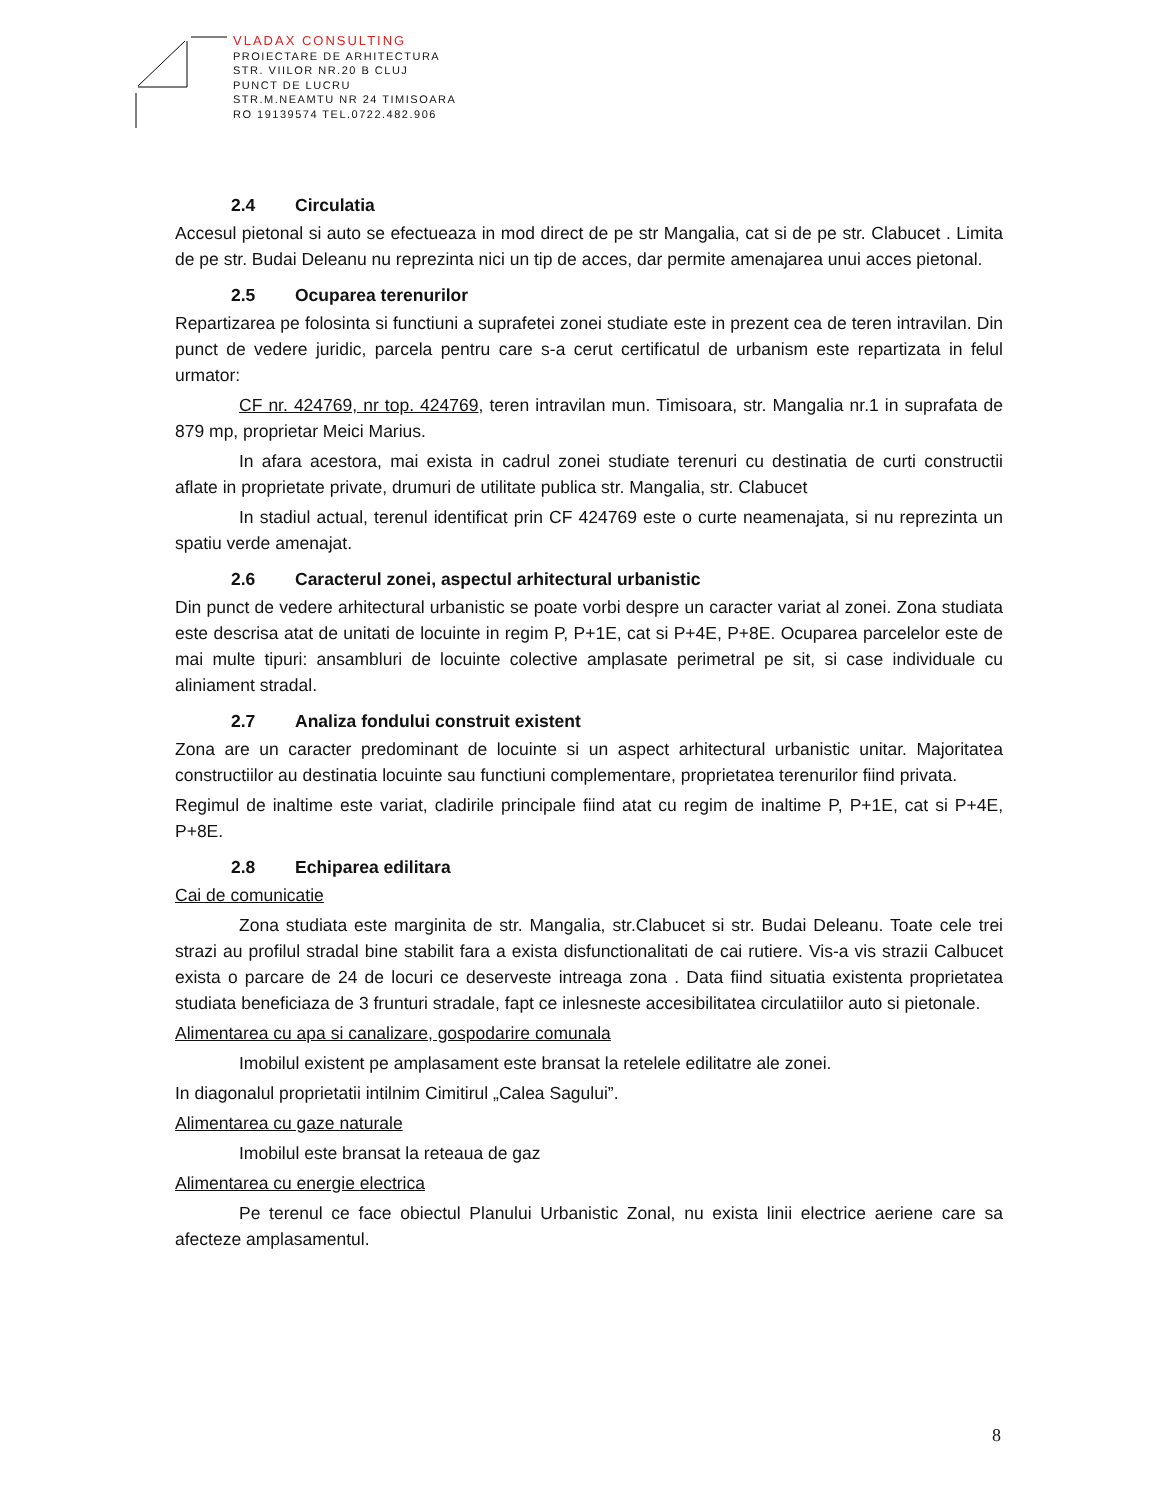VLADAX CONSULTING
PROIECTARE DE ARHITECTURA
STR. VIILOR NR.20 B CLUJ
PUNCT DE LUCRU
STR.M.NEAMTU NR 24 TIMISOARA
RO 19139574 TEL.0722.482.906
2.4 Circulatia
Accesul pietonal si auto se efectueaza in mod direct de pe str Mangalia, cat si de pe str. Clabucet . Limita de pe str. Budai Deleanu nu reprezinta nici un tip de acces, dar permite amenajarea unui acces pietonal.
2.5 Ocuparea terenurilor
Repartizarea pe folosinta si functiuni a suprafetei zonei studiate este in prezent cea de teren intravilan. Din punct de vedere juridic, parcela pentru care s-a cerut certificatul de urbanism este repartizata in felul urmator:
CF nr. 424769, nr top. 424769, teren intravilan mun. Timisoara, str. Mangalia nr.1 in suprafata de 879 mp, proprietar Meici Marius.
In afara acestora, mai exista in cadrul zonei studiate terenuri cu destinatia de curti constructii aflate in proprietate private, drumuri de utilitate publica str. Mangalia, str. Clabucet
In stadiul actual, terenul identificat prin CF 424769 este o curte neamenajata, si nu reprezinta un spatiu verde amenajat.
2.6 Caracterul zonei, aspectul arhitectural urbanistic
Din punct de vedere arhitectural urbanistic se poate vorbi despre un caracter variat al zonei. Zona studiata este descrisa atat de unitati de locuinte in regim P, P+1E, cat si P+4E, P+8E. Ocuparea parcelelor este de mai multe tipuri: ansambluri de locuinte colective amplasate perimetral pe sit, si case individuale cu aliniament stradal.
2.7 Analiza fondului construit existent
Zona are un caracter predominant de locuinte si un aspect arhitectural urbanistic unitar. Majoritatea constructiilor au destinatia locuinte sau functiuni complementare, proprietatea terenurilor fiind privata.
Regimul de inaltime este variat, cladirile principale fiind atat cu regim de inaltime P, P+1E, cat si P+4E, P+8E.
2.8 Echiparea edilitara
Cai de comunicatie
Zona studiata este marginita de str. Mangalia, str.Clabucet si str. Budai Deleanu. Toate cele trei strazi au profilul stradal bine stabilit fara a exista disfunctionalitati de cai rutiere. Vis-a vis strazii Calbucet exista o parcare de 24 de locuri ce deserveste intreaga zona . Data fiind situatia existenta proprietatea studiata beneficiaza de 3 frunturi stradale, fapt ce inlesneste accesibilitatea circulatiilor auto si pietonale.
Alimentarea cu apa si canalizare, gospodarire comunala
Imobilul existent pe amplasament este bransat la retelele edilitatre ale zonei.
In diagonalul proprietatii intilnim Cimitirul „Calea Sagului”.
Alimentarea cu gaze naturale
Imobilul este bransat la reteaua de gaz
Alimentarea cu energie electrica
Pe terenul ce face obiectul Planului Urbanistic Zonal, nu exista linii electrice aeriene care sa afecteze amplasamentul.
8